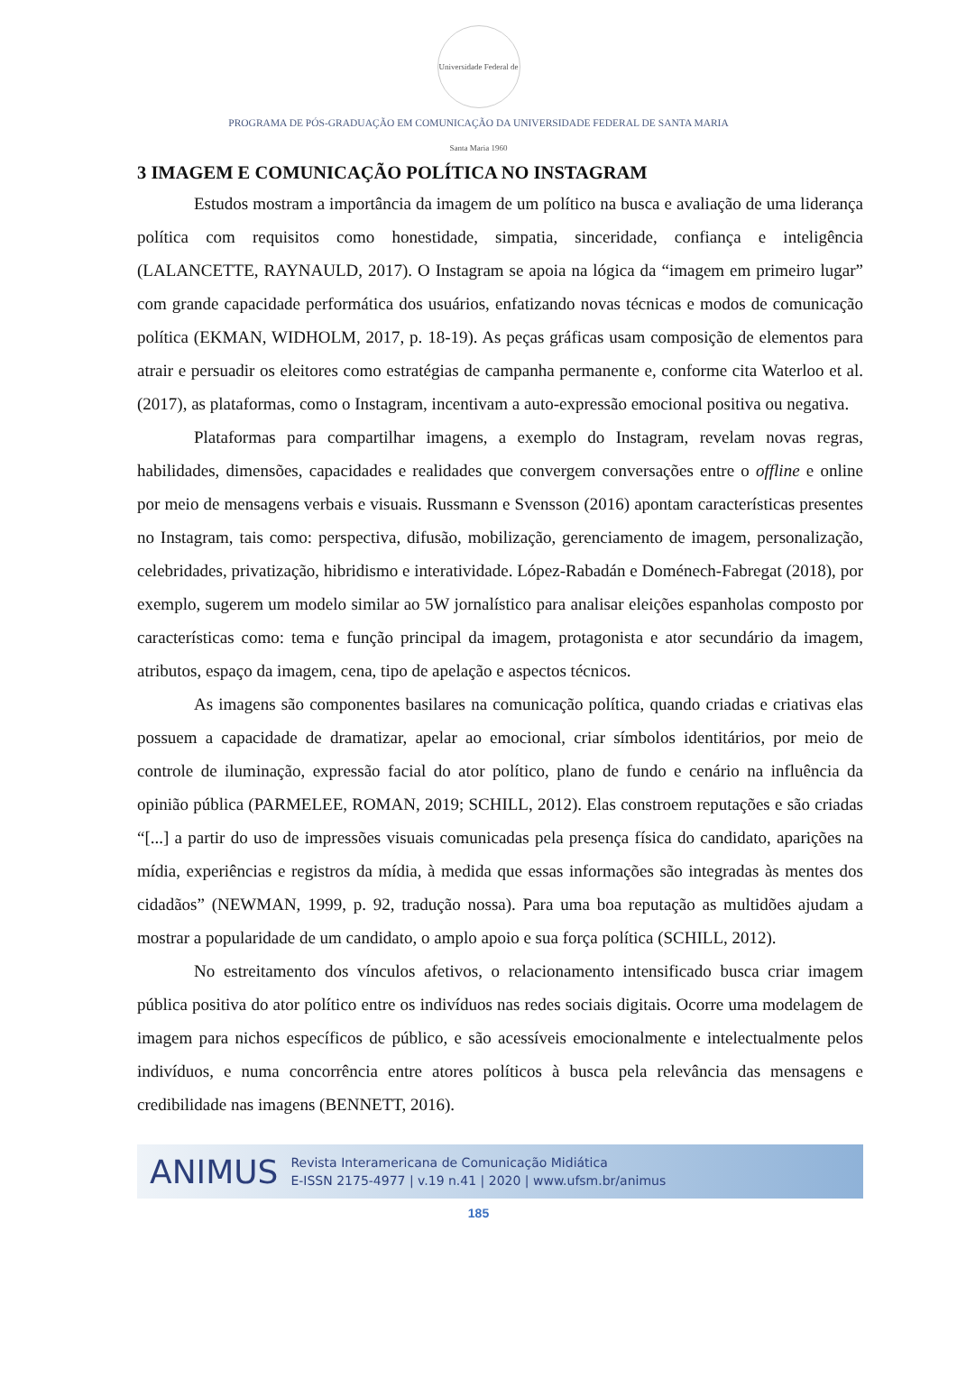Universidade Federal de Santa Maria 1960
PROGRAMA DE PÓS-GRADUAÇÃO EM COMUNICAÇÃO DA UNIVERSIDADE FEDERAL DE SANTA MARIA
3 IMAGEM E COMUNICAÇÃO POLÍTICA NO INSTAGRAM
Estudos mostram a importância da imagem de um político na busca e avaliação de uma liderança política com requisitos como honestidade, simpatia, sinceridade, confiança e inteligência (LALANCETTE, RAYNAULD, 2017). O Instagram se apoia na lógica da “imagem em primeiro lugar” com grande capacidade performática dos usuários, enfatizando novas técnicas e modos de comunicação política (EKMAN, WIDHOLM, 2017, p. 18-19). As peças gráficas usam composição de elementos para atrair e persuadir os eleitores como estratégias de campanha permanente e, conforme cita Waterloo et al. (2017), as plataformas, como o Instagram, incentivam a auto-expressão emocional positiva ou negativa.
Plataformas para compartilhar imagens, a exemplo do Instagram, revelam novas regras, habilidades, dimensões, capacidades e realidades que convergem conversações entre o offline e online por meio de mensagens verbais e visuais. Russmann e Svensson (2016) apontam características presentes no Instagram, tais como: perspectiva, difusão, mobilização, gerenciamento de imagem, personalização, celebridades, privatização, hibridismo e interatividade. López-Rabadán e Doménech-Fabregat (2018), por exemplo, sugerem um modelo similar ao 5W jornalístico para analisar eleições espanholas composto por características como: tema e função principal da imagem, protagonista e ator secundário da imagem, atributos, espaço da imagem, cena, tipo de apelação e aspectos técnicos.
As imagens são componentes basilares na comunicação política, quando criadas e criativas elas possuem a capacidade de dramatizar, apelar ao emocional, criar símbolos identitários, por meio de controle de iluminação, expressão facial do ator político, plano de fundo e cenário na influência da opinião pública (PARMELEE, ROMAN, 2019; SCHILL, 2012). Elas constroem reputações e são criadas “[...] a partir do uso de impressões visuais comunicadas pela presença física do candidato, aparições na mídia, experiências e registros da mídia, à medida que essas informações são integradas às mentes dos cidadãos” (NEWMAN, 1999, p. 92, tradução nossa). Para uma boa reputação as multidões ajudam a mostrar a popularidade de um candidato, o amplo apoio e sua força política (SCHILL, 2012).
No estreitamento dos vínculos afetivos, o relacionamento intensificado busca criar imagem pública positiva do ator político entre os indivíduos nas redes sociais digitais. Ocorre uma modelagem de imagem para nichos específicos de público, e são acessíveis emocionalmente e intelectualmente pelos indivíduos, e numa concorrência entre atores políticos à busca pela relevância das mensagens e credibilidade nas imagens (BENNETT, 2016).
ANIMUS
Revista Interamericana de Comunicação Midiática
E-ISSN 2175-4977 | v.19 n.41 | 2020 | www.ufsm.br/animus
185